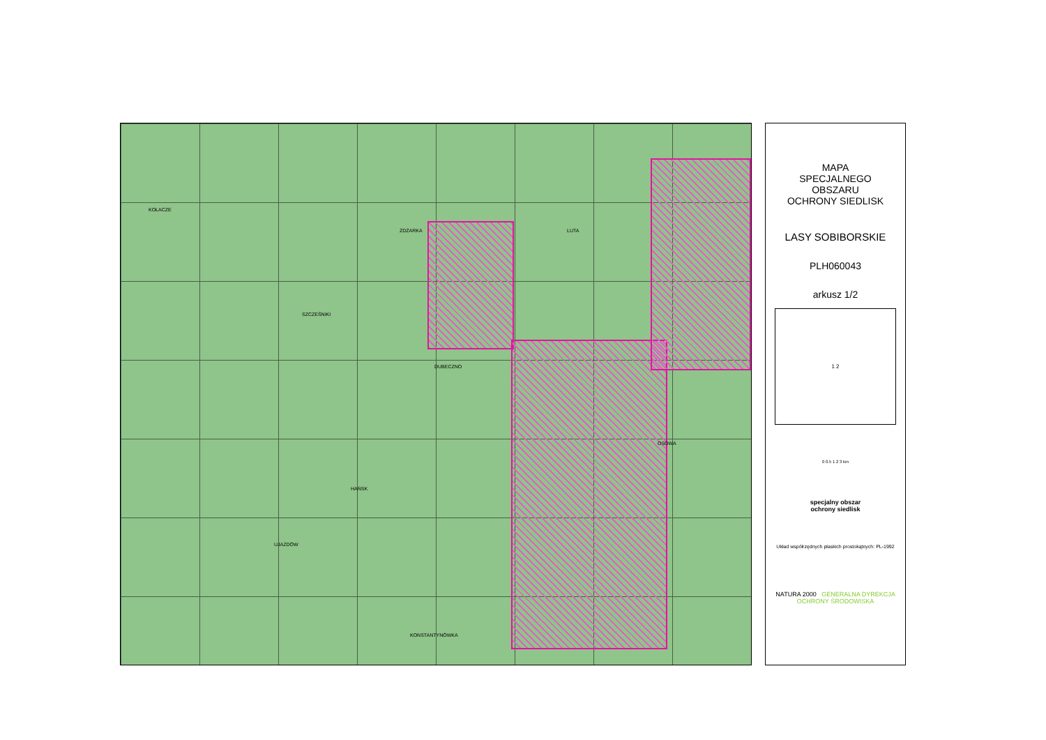KOŁACZE
ŻDŻARKA LUTA
SZCZEŚNIKI
DUBECZNO
HAŃSK
UJAZDÓW
OSOWA
KONSTANTYNÓWKA
MAPA
SPECJALNEGO
OBSZARU
OCHRONY SIEDLISK
LASY SOBIBORSKIE
PLH060043
arkusz 1/2
1 2
0 0.5 1 2 3 km
specjalny obszar
ochrony siedlisk
Układ współrzędnych płaskich prostokątnych: PL-1992
NATURA 2000 GENERALNA DYREKCJA OCHRONY ŚRODOWISKA